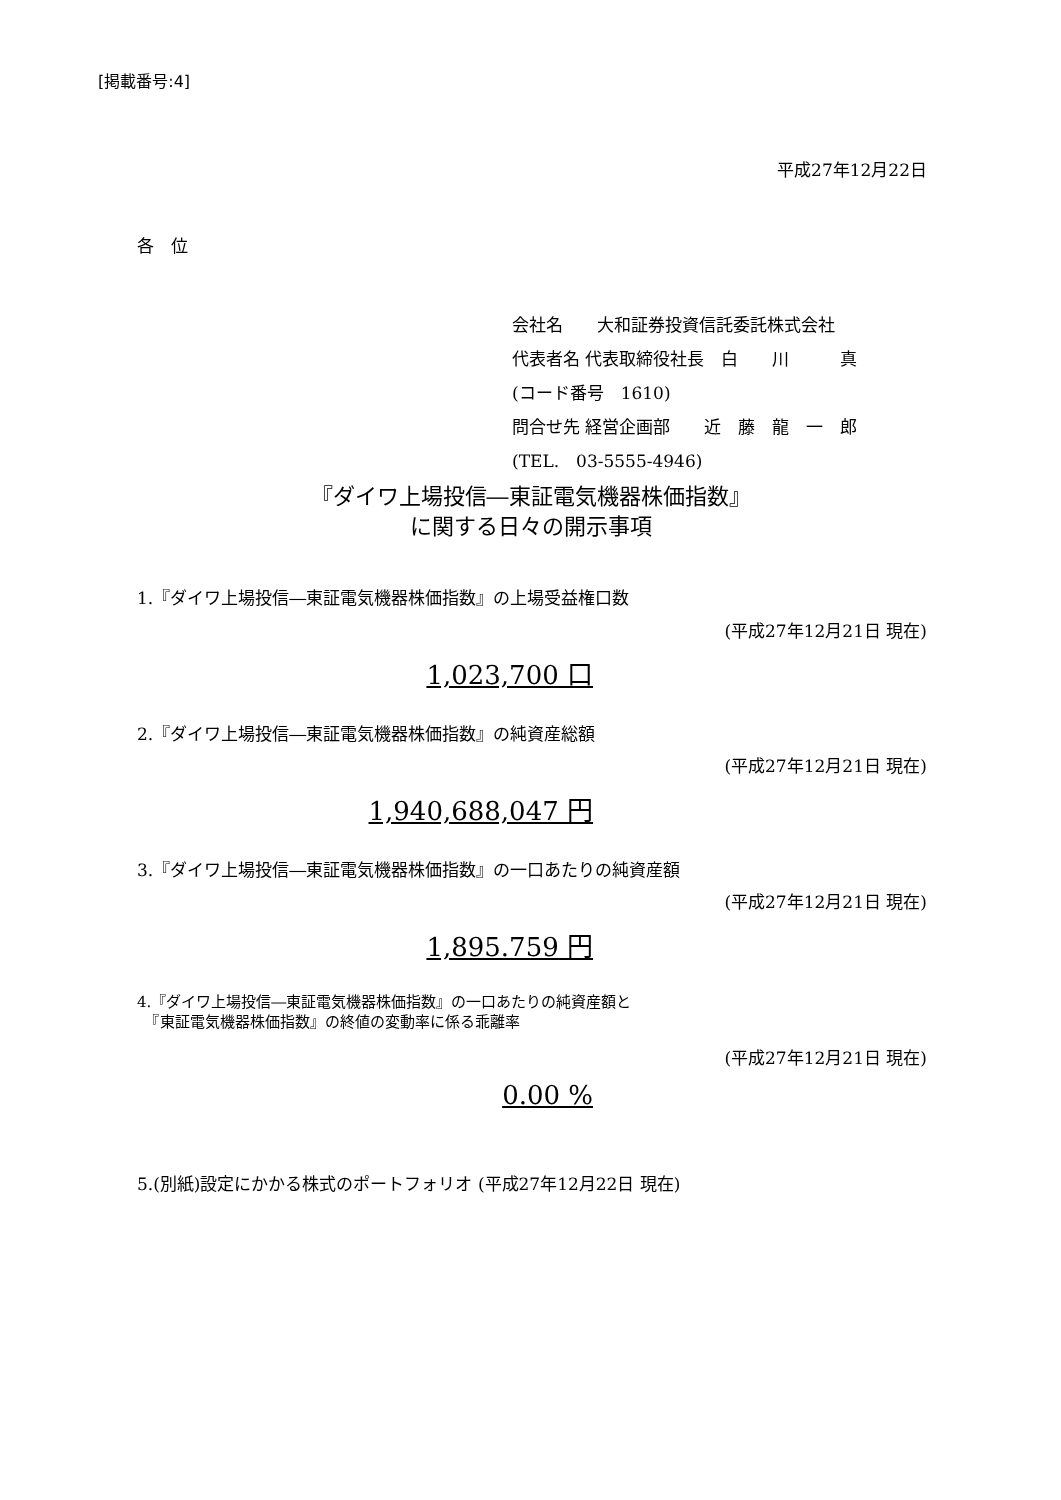[掲載番号:4]
平成27年12月22日
各　位
会社名　　大和証券投資信託委託株式会社
代表者名 代表取締役社長　白　　川　　　真
(コード番号　1610)
問合せ先 経営企画部　　近　藤　龍　一　郎
(TEL.　03-5555-4946)
『ダイワ上場投信―東証電気機器株価指数』
に関する日々の開示事項
1.『ダイワ上場投信―東証電気機器株価指数』の上場受益権口数
(平成27年12月21日 現在)
1,023,700 口
2.『ダイワ上場投信―東証電気機器株価指数』の純資産総額
(平成27年12月21日 現在)
1,940,688,047 円
3.『ダイワ上場投信―東証電気機器株価指数』の一口あたりの純資産額
(平成27年12月21日 現在)
1,895.759 円
4.『ダイワ上場投信―東証電気機器株価指数』の一口あたりの純資産額と
　『東証電気機器株価指数』の終値の変動率に係る乖離率
(平成27年12月21日 現在)
0.00 %
5.(別紙)設定にかかる株式のポートフォリオ (平成27年12月22日 現在)